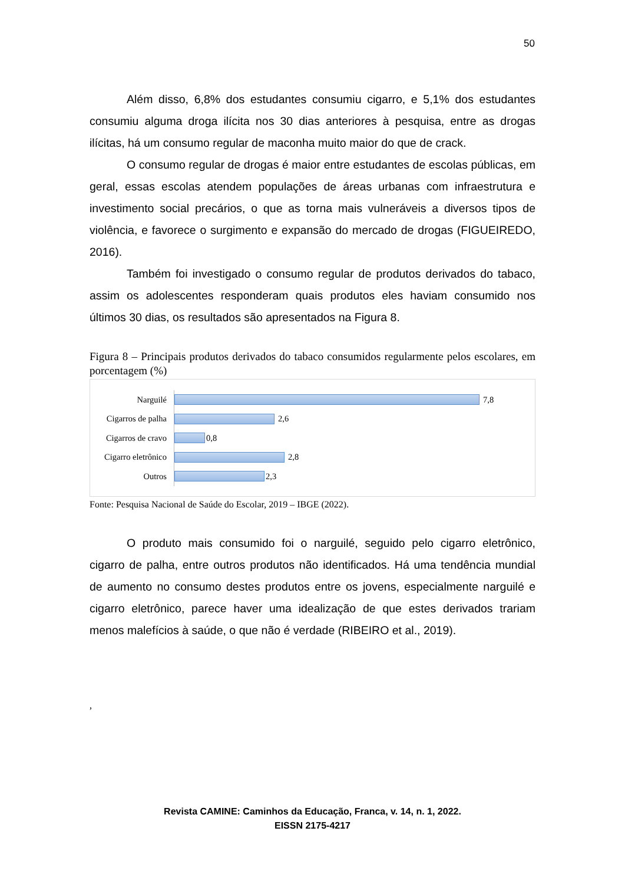50
Além disso, 6,8% dos estudantes consumiu cigarro, e 5,1% dos estudantes consumiu alguma droga ilícita nos 30 dias anteriores à pesquisa, entre as drogas ilícitas, há um consumo regular de maconha muito maior do que de crack.
O consumo regular de drogas é maior entre estudantes de escolas públicas, em geral, essas escolas atendem populações de áreas urbanas com infraestrutura e investimento social precários, o que as torna mais vulneráveis a diversos tipos de violência, e favorece o surgimento e expansão do mercado de drogas (FIGUEIREDO, 2016).
Também foi investigado o consumo regular de produtos derivados do tabaco, assim os adolescentes responderam quais produtos eles haviam consumido nos últimos 30 dias, os resultados são apresentados na Figura 8.
Figura 8 – Principais produtos derivados do tabaco consumidos regularmente pelos escolares, em porcentagem (%)
Narguilé
7,8
Cigarros de palha
2,6
Cigarros de cravo
0,8
Cigarro eletrônico
2,8
Outros
2,3
Fonte: Pesquisa Nacional de Saúde do Escolar, 2019 – IBGE (2022).
O produto mais consumido foi o narguilé, seguido pelo cigarro eletrônico, cigarro de palha, entre outros produtos não identificados. Há uma tendência mundial de aumento no consumo destes produtos entre os jovens, especialmente narguilé e cigarro eletrônico, parece haver uma idealização de que estes derivados trariam menos malefícios à saúde, o que não é verdade (RIBEIRO et al., 2019).
,
Revista CAMINE: Caminhos da Educação, Franca, v. 14, n. 1, 2022.
EISSN 2175-4217